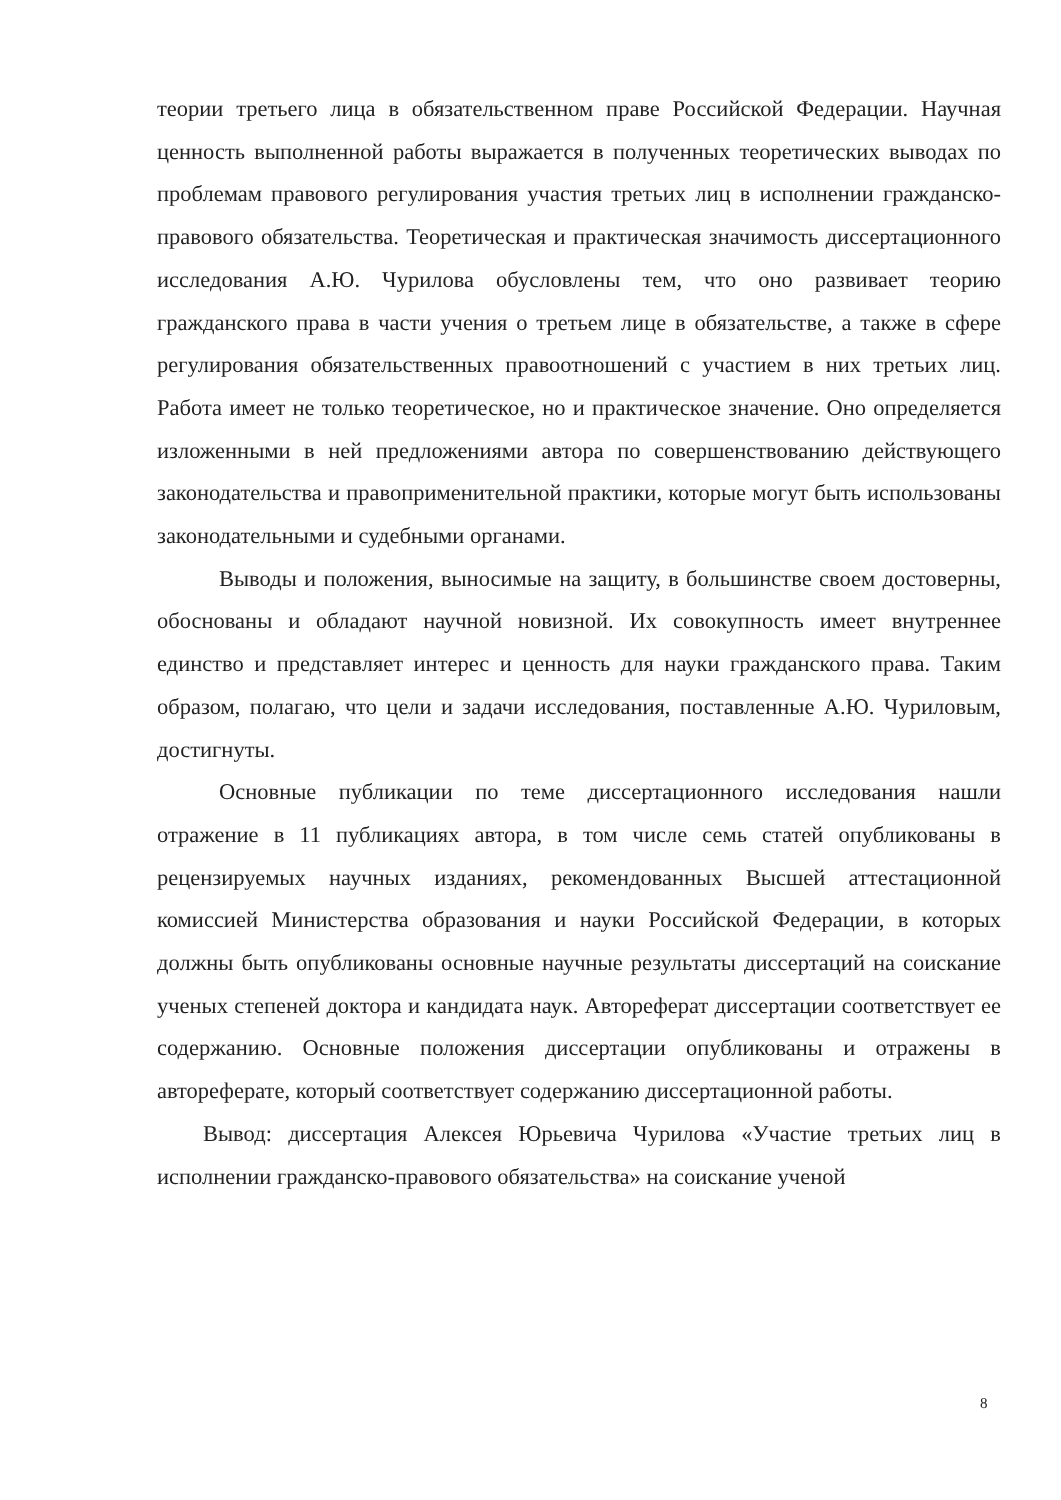теории третьего лица в обязательственном праве Российской Федерации. Научная ценность выполненной работы выражается в полученных теоретических выводах по проблемам правового регулирования участия третьих лиц в исполнении гражданско-правового обязательства. Теоретическая и практическая значимость диссертационного исследования А.Ю. Чурилова обусловлены тем, что оно развивает теорию гражданского права в части учения о третьем лице в обязательстве, а также в сфере регулирования обязательственных правоотношений с участием в них третьих лиц. Работа имеет не только теоретическое, но и практическое значение. Оно определяется изложенными в ней предложениями автора по совершенствованию действующего законодательства и правоприменительной практики, которые могут быть использованы законодательными и судебными органами.
Выводы и положения, выносимые на защиту, в большинстве своем достоверны, обоснованы и обладают научной новизной. Их совокупность имеет внутреннее единство и представляет интерес и ценность для науки гражданского права. Таким образом, полагаю, что цели и задачи исследования, поставленные А.Ю. Чуриловым, достигнуты.
Основные публикации по теме диссертационного исследования нашли отражение в 11 публикациях автора, в том числе семь статей опубликованы в рецензируемых научных изданиях, рекомендованных Высшей аттестационной комиссией Министерства образования и науки Российской Федерации, в которых должны быть опубликованы основные научные результаты диссертаций на соискание ученых степеней доктора и кандидата наук. Автореферат диссертации соответствует ее содержанию. Основные положения диссертации опубликованы и отражены в автореферате, который соответствует содержанию диссертационной работы.
Вывод: диссертация Алексея Юрьевича Чурилова «Участие третьих лиц в исполнении гражданско-правового обязательства» на соискание ученой
8